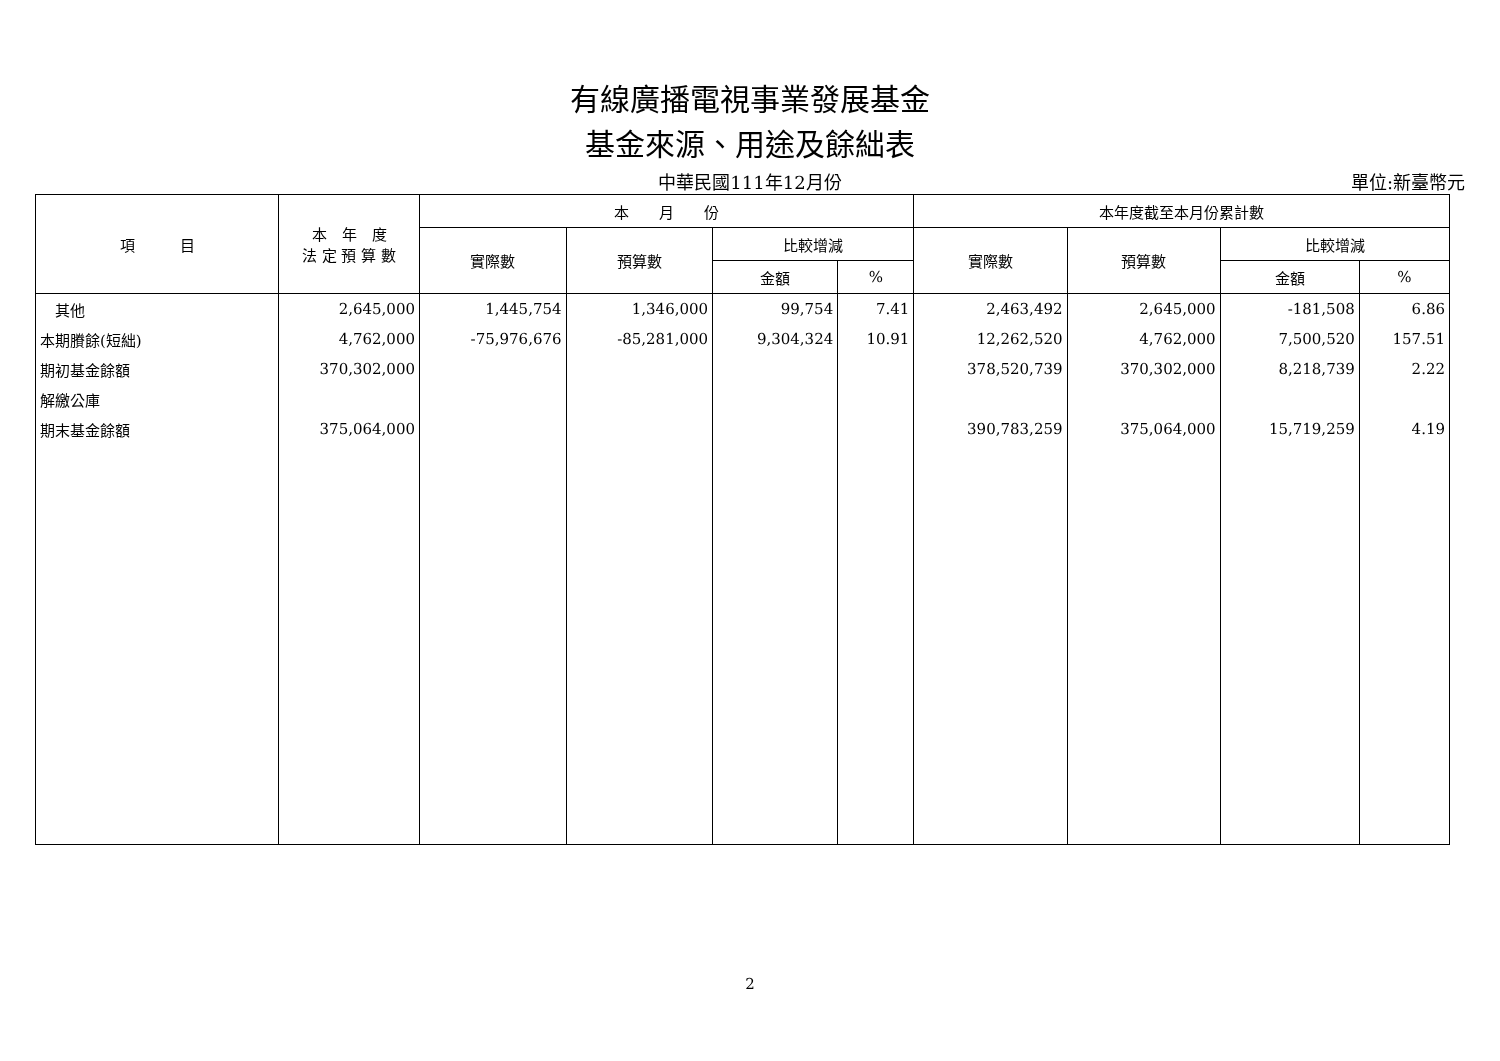有線廣播電視事業發展基金
基金來源、用途及餘絀表
中華民國111年12月份
單位:新臺幣元
| 項 目 | 本 年 度 法 定 預 算 數 | 本 月 份 | | | | 本年度截至本月份累計數 | | | |
| --- | --- | --- | --- | --- | --- | --- | --- | --- | --- |
| | | 實際數 | 預算數 | 比較增減 | | 實際數 | 預算數 | 比較增減 | |
| | | | | 金額 | % | | | 金額 | % |
| 其他 | 2,645,000 | 1,445,754 | 1,346,000 | 99,754 | 7.41 | 2,463,492 | 2,645,000 | -181,508 | 6.86 |
| 本期賸餘(短絀) | 4,762,000 | -75,976,676 | -85,281,000 | 9,304,324 | 10.91 | 12,262,520 | 4,762,000 | 7,500,520 | 157.51 |
| 期初基金餘額 | 370,302,000 | | | | | 378,520,739 | 370,302,000 | 8,218,739 | 2.22 |
| 解繳公庫 | | | | | | | | | |
| 期末基金餘額 | 375,064,000 | | | | | 390,783,259 | 375,064,000 | 15,719,259 | 4.19 |
2